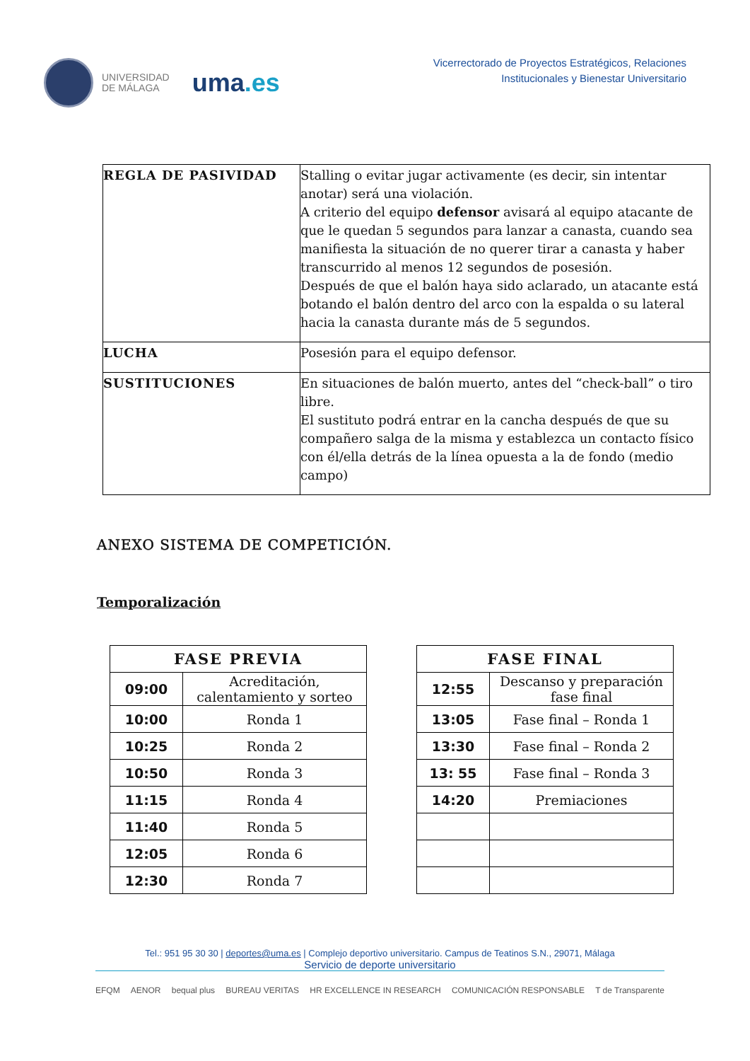UNIVERSIDAD
DE MÁLAGA
uma.es
Vicerrectorado de Proyectos Estratégicos, Relaciones
Institucionales y Bienestar Universitario
| REGLA DE PASIVIDAD | Stalling o evitar jugar activamente (es decir, sin intentar anotar) será una violación. A criterio del equipo defensor avisará al equipo atacante de que le quedan 5 segundos para lanzar a canasta, cuando sea manifiesta la situación de no querer tirar a canasta y haber transcurrido al menos 12 segundos de posesión. Después de que el balón haya sido aclarado, un atacante está botando el balón dentro del arco con la espalda o su lateral hacia la canasta durante más de 5 segundos. |
| LUCHA | Posesión para el equipo defensor. |
| SUSTITUCIONES | En situaciones de balón muerto, antes del “check-ball” o tiro libre. El sustituto podrá entrar en la cancha después de que su compañero salga de la misma y establezca un contacto físico con él/ella detrás de la línea opuesta a la de fondo (medio campo) |
ANEXO SISTEMA DE COMPETICIÓN.
Temporalización
| FASE PREVIA | |
| --- | --- |
| 09:00 | Acreditación, calentamiento y sorteo |
| 10:00 | Ronda 1 |
| 10:25 | Ronda 2 |
| 10:50 | Ronda 3 |
| 11:15 | Ronda 4 |
| 11:40 | Ronda 5 |
| 12:05 | Ronda 6 |
| 12:30 | Ronda 7 |
| FASE FINAL | |
| --- | --- |
| 12:55 | Descanso y preparación fase final |
| 13:05 | Fase final – Ronda 1 |
| 13:30 | Fase final – Ronda 2 |
| 13: 55 | Fase final – Ronda 3 |
| 14:20 | Premiaciones |
Tel.: 951 95 30 30 | deportes@uma.es | Complejo deportivo universitario. Campus de Teatinos S.N., 29071, Málaga
Servicio de deporte universitario
EFQM AENOR bequal plus BUREAU VERITAS HR EXCELLENCE IN RESEARCH COMUNICACIÓN RESPONSABLE T de Transparente